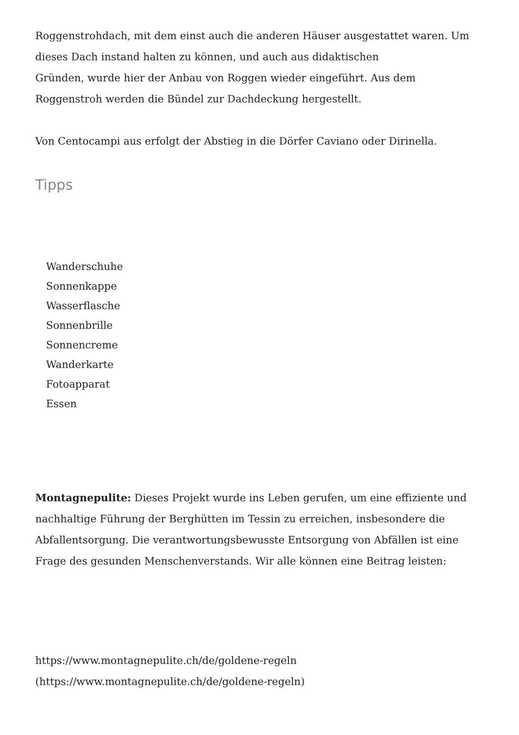Roggenstrohdach, mit dem einst auch die anderen Häuser ausgestattet waren. Um dieses Dach instand halten zu können, und auch aus didaktischen
Gründen, wurde hier der Anbau von Roggen wieder eingeführt. Aus dem Roggenstroh werden die Bündel zur Dachdeckung hergestellt.
Von Centocampi aus erfolgt der Abstieg in die Dörfer Caviano oder Dirinella.
Tipps
Wanderschuhe
Sonnenkappe
Wasserflasche
Sonnenbrille
Sonnencreme
Wanderkarte
Fotoapparat
Essen
Montagnepulite: Dieses Projekt wurde ins Leben gerufen, um eine effiziente und nachhaltige Führung der Berghütten im Tessin zu erreichen, insbesondere die Abfallentsorgung. Die verantwortungsbewusste Entsorgung von Abfällen ist eine Frage des gesunden Menschenverstands. Wir alle können eine Beitrag leisten:
https://www.montagnepulite.ch/de/goldene-regeln
(https://www.montagnepulite.ch/de/goldene-regeln)